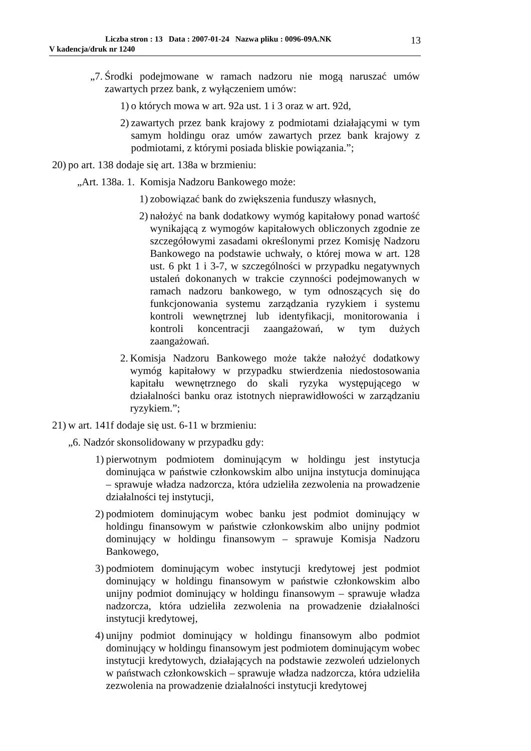Liczba stron : 13 Data : 2007-01-24 Nazwa pliku : 0096-09A.NK
V kadencja/druk nr 1240
13
„7. Środki podejmowane w ramach nadzoru nie mogą naruszać umów zawartych przez bank, z wyłączeniem umów:
1) o których mowa w art. 92a ust. 1 i 3 oraz w art. 92d,
2) zawartych przez bank krajowy z podmiotami działającymi w tym samym holdingu oraz umów zawartych przez bank krajowy z podmiotami, z którymi posiada bliskie powiązania.”;
20) po art. 138 dodaje się art. 138a w brzmieniu:
„Art. 138a. 1. Komisja Nadzoru Bankowego może:
1) zobowiązać bank do zwiększenia funduszy własnych,
2) nałożyć na bank dodatkowy wymóg kapitałowy ponad wartość wynikającą z wymogów kapitałowych obliczonych zgodnie ze szczegółowymi zasadami określonymi przez Komisję Nadzoru Bankowego na podstawie uchwały, o której mowa w art. 128 ust. 6 pkt 1 i 3-7, w szczególności w przypadku negatywnych ustaleń dokonanych w trakcie czynności podejmowanych w ramach nadzoru bankowego, w tym odnoszących się do funkcjonowania systemu zarządzania ryzykiem i systemu kontroli wewnętrznej lub identyfikacji, monitorowania i kontroli koncentracji zaangażowań, w tym dużych zaangażowań.
2. Komisja Nadzoru Bankowego może także nałożyć dodatkowy wymóg kapitałowy w przypadku stwierdzenia niedostosowania kapitału wewnętrznego do skali ryzyka występującego w działalności banku oraz istotnych nieprawidłowości w zarządzaniu ryzykiem.”;
21) w art. 141f dodaje się ust. 6-11 w brzmieniu:
„6. Nadzór skonsolidowany w przypadku gdy:
1) pierwotnym podmiotem dominującym w holdingu jest instytucja dominująca w państwie członkowskim albo unijna instytucja dominująca – sprawuje władza nadzorcza, która udzieliła zezwolenia na prowadzenie działalności tej instytucji,
2) podmiotem dominującym wobec banku jest podmiot dominujący w holdingu finansowym w państwie członkowskim albo unijny podmiot dominujący w holdingu finansowym – sprawuje Komisja Nadzoru Bankowego,
3) podmiotem dominującym wobec instytucji kredytowej jest podmiot dominujący w holdingu finansowym w państwie członkowskim albo unijny podmiot dominujący w holdingu finansowym – sprawuje władza nadzorcza, która udzieliła zezwolenia na prowadzenie działalności instytucji kredytowej,
4) unijny podmiot dominujący w holdingu finansowym albo podmiot dominujący w holdingu finansowym jest podmiotem dominującym wobec instytucji kredytowych, działających na podstawie zezwoleń udzielonych w państwach członkowskich – sprawuje władza nadzorcza, która udzieliła zezwolenia na prowadzenie działalności instytucji kredytowej